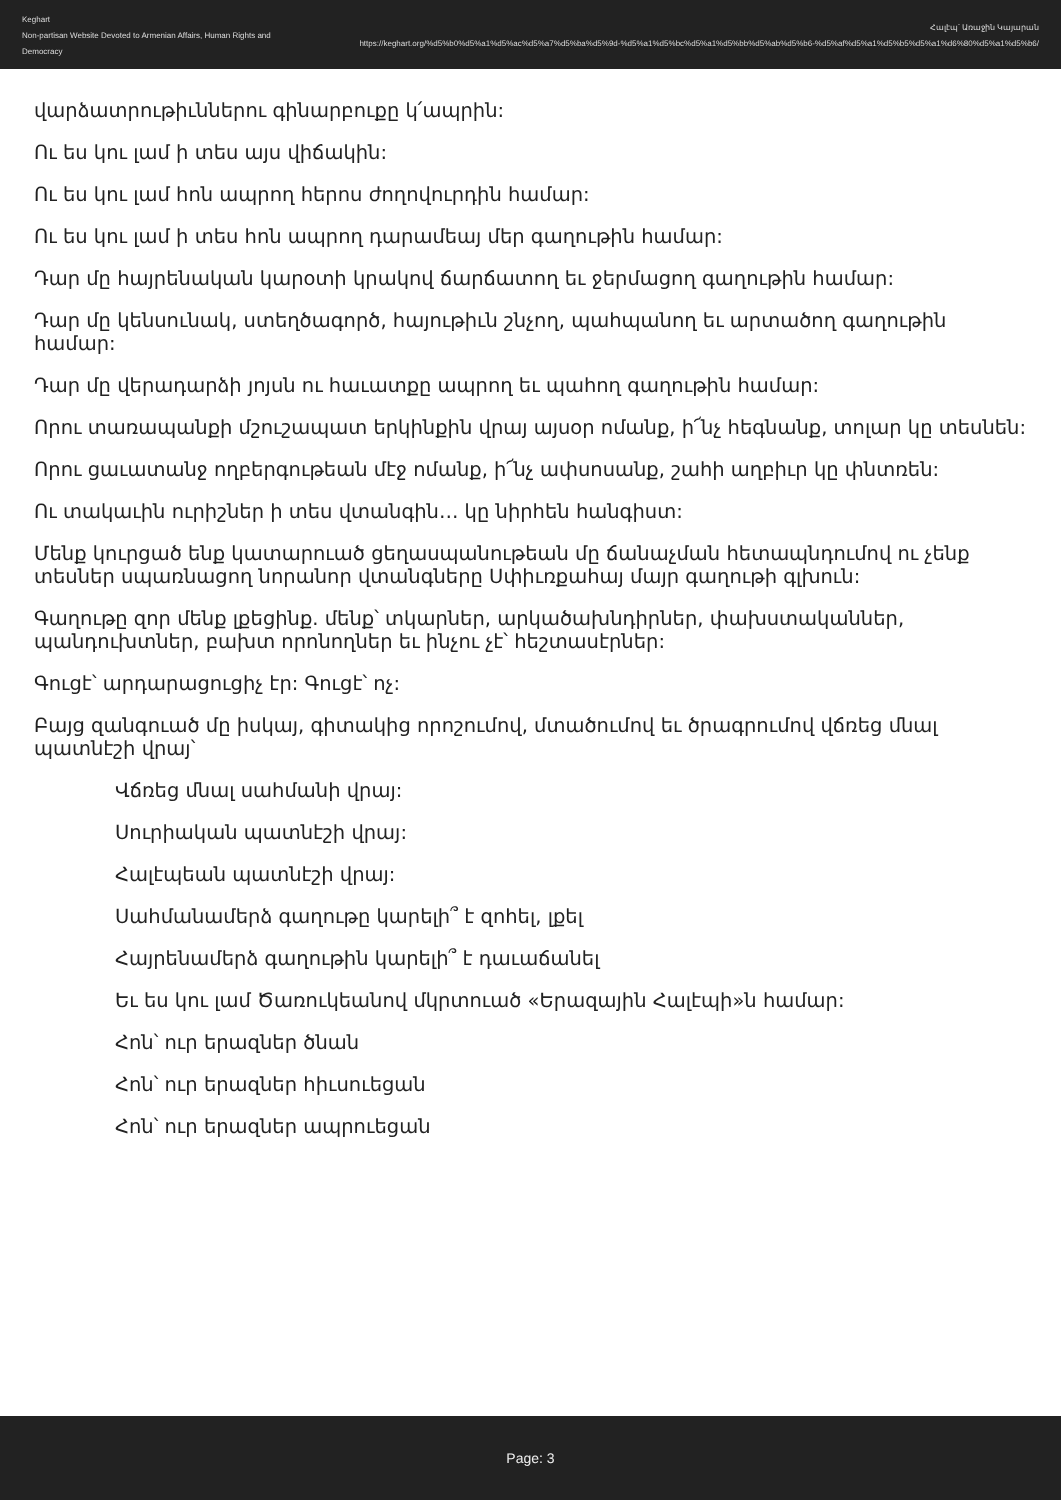Keghart
Non-partisan Website Devoted to Armenian Affairs, Human Rights and Democracy
Հալէպ՝ Առաջին Կայարան
https://keghart.org/%d5%b0%d5%a1%d5%ac%d5%a7%d5%ba%d5%9d-%d5%a1%d5%bc%d5%a1%d5%bb%d5%ab%d5%b6-%d5%af%d5%a1%d5%b5%d5%a1%d6%80%d5%a1%d5%b6/
վարձատրութիւններու գինարբուքը կ՛ապրին:
Ու ես կու լամ ի տես այս վիճակին:
Ու ես կու լամ հոն ապրող հերոս ժողովուրդին համար:
Ու ես կու լամ ի տես հոն ապրող դարամեայ մեր գաղութին համար:
Դար մը հայրենական կարօտի կրակով ճարճատող եւ ջերմացող գաղութին համար:
Դար մը կենսունակ, ստեղծագործ, հայութիւն շնչող, պահպանող եւ արտածող գաղութին համար:
Դար մը վերադարձի յոյսն ու հաւատքը ապրող եւ պահող գաղութին համար:
Որու տառապանքի մշուշապատ երկինքին վրայ այսօր ոմանք, ի՜նչ հեգնանք, տոլար կը տեսնեն:
Որու ցաւատանջ ողբերգութեան մէջ ոմանք, ի՜նչ ափսոսանք, շահի աղբիւր կը փնտռեն:
Ու տակաւին ուրիշներ ի տես վտանգին… կը նիրհեն հանգիստ:
Մենք կուրցած ենք կատարուած ցեղասպանութեան մը ճանաչման հետապնդումով ու չենք տեսներ սպառնացող նորանոր վտանգները Սփիւռքահայ մայր գաղութի գլխուն:
Գաղութը զոր մենք լքեցինք. մենք՝ տկարներ, արկածախնդիրներ, փախստականներ, պանդուխտներ, բախտ որոնողներ եւ ինչու չէ՝ հեշտասէրներ:
Գուցէ՝ արդարացուցիչ էր: Գուցէ՝ ոչ:
Բայց զանգուած մը իսկայ, գիտակից որոշումով, մտածումով եւ ծրագրումով վճռեց մնալ պատնէշի վրայ՝
Վճռեց մնալ սահմանի վրայ:
Սուրիական պատնէշի վրայ:
Հալէպեան պատնէշի վրայ:
Սահմանամերձ գաղութը կարելի՞ է զոհել, լքել
Հայրենամերձ գաղութին կարելի՞ է դաւաճանել
Եւ ես կու լամ Ծառուկեանով մկրտուած «Երազային Հալէպի»ն համար:
Հոն՝ ուր երազներ ծնան
Հոն՝ ուր երազներ հիւսուեցան
Հոն՝ ուր երազներ ապրուեցան
Page: 3